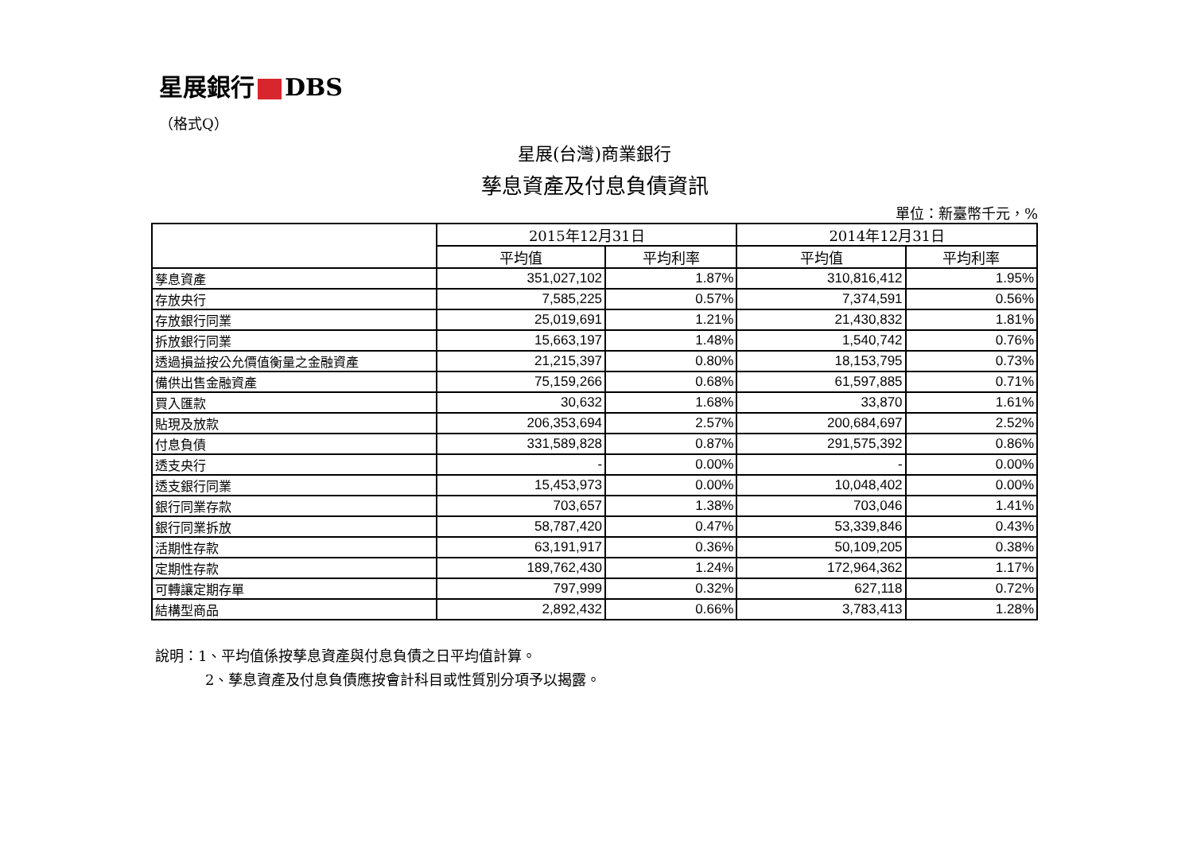星展銀行 DBS
（格式Q）
星展(台灣)商業銀行
孳息資產及付息負債資訊
單位：新臺幣千元，%
| | 2015年12月31日 | | 2014年12月31日 | |
| --- | --- | --- | --- | --- |
| | 平均值 | 平均利率 | 平均值 | 平均利率 |
| 孳息資產 | 351,027,102 | 1.87% | 310,816,412 | 1.95% |
| 存放央行 | 7,585,225 | 0.57% | 7,374,591 | 0.56% |
| 存放銀行同業 | 25,019,691 | 1.21% | 21,430,832 | 1.81% |
| 拆放銀行同業 | 15,663,197 | 1.48% | 1,540,742 | 0.76% |
| 透過損益按公允價值衡量之金融資產 | 21,215,397 | 0.80% | 18,153,795 | 0.73% |
| 備供出售金融資產 | 75,159,266 | 0.68% | 61,597,885 | 0.71% |
| 買入匯款 | 30,632 | 1.68% | 33,870 | 1.61% |
| 貼現及放款 | 206,353,694 | 2.57% | 200,684,697 | 2.52% |
| 付息負債 | 331,589,828 | 0.87% | 291,575,392 | 0.86% |
| 透支央行 | - | 0.00% | - | 0.00% |
| 透支銀行同業 | 15,453,973 | 0.00% | 10,048,402 | 0.00% |
| 銀行同業存款 | 703,657 | 1.38% | 703,046 | 1.41% |
| 銀行同業拆放 | 58,787,420 | 0.47% | 53,339,846 | 0.43% |
| 活期性存款 | 63,191,917 | 0.36% | 50,109,205 | 0.38% |
| 定期性存款 | 189,762,430 | 1.24% | 172,964,362 | 1.17% |
| 可轉讓定期存單 | 797,999 | 0.32% | 627,118 | 0.72% |
| 結構型商品 | 2,892,432 | 0.66% | 3,783,413 | 1.28% |
說明：1、平均值係按孳息資產與付息負債之日平均值計算。
2、孳息資產及付息負債應按會計科目或性質別分項予以揭露。